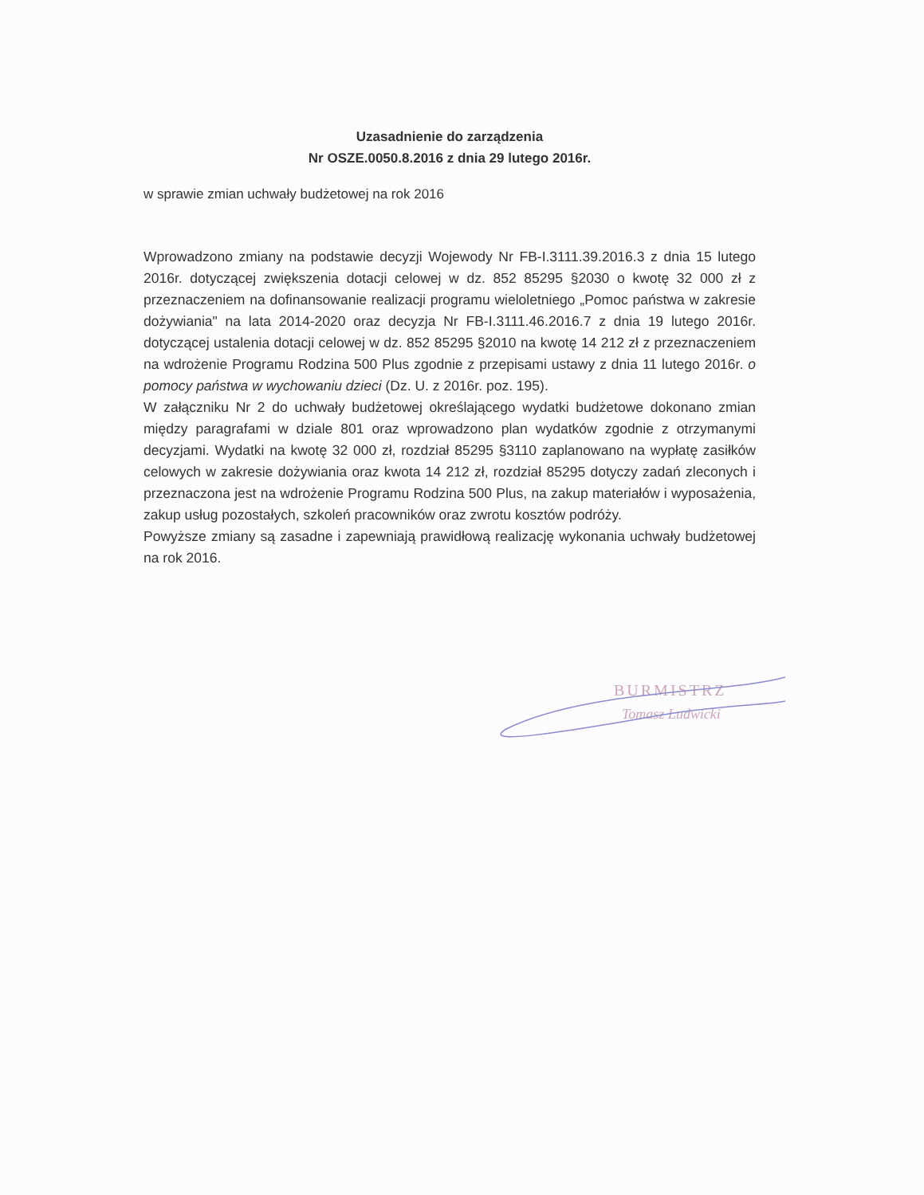Uzasadnienie do zarządzenia
Nr OSZE.0050.8.2016 z dnia 29 lutego 2016r.
w sprawie zmian uchwały budżetowej na rok 2016
Wprowadzono zmiany na podstawie decyzji Wojewody Nr FB-I.3111.39.2016.3 z dnia 15 lutego 2016r. dotyczącej zwiększenia dotacji celowej w dz. 852 85295 §2030 o kwotę 32 000 zł z przeznaczeniem na dofinansowanie realizacji programu wieloletniego „Pomoc państwa w zakresie dożywiania" na lata 2014-2020 oraz decyzja Nr FB-I.3111.46.2016.7 z dnia 19 lutego 2016r. dotyczącej ustalenia dotacji celowej w dz. 852 85295 §2010 na kwotę 14 212 zł z przeznaczeniem na wdrożenie Programu Rodzina 500 Plus zgodnie z przepisami ustawy z dnia 11 lutego 2016r. o pomocy państwa w wychowaniu dzieci (Dz. U. z 2016r. poz. 195).
W załączniku Nr 2 do uchwały budżetowej określającego wydatki budżetowe dokonano zmian między paragrafami w dziale 801 oraz wprowadzono plan wydatków zgodnie z otrzymanymi decyzjami. Wydatki na kwotę 32 000 zł, rozdział 85295 §3110 zaplanowano na wypłatę zasiłków celowych w zakresie dożywiania oraz kwota 14 212 zł, rozdział 85295 dotyczy zadań zleconych i przeznaczona jest na wdrożenie Programu Rodzina 500 Plus, na zakup materiałów i wyposażenia, zakup usług pozostałych, szkoleń pracowników oraz zwrotu kosztów podróży.
Powyższe zmiany są zasadne i zapewniają prawidłową realizację wykonania uchwały budżetowej na rok 2016.
BURMISTRZ
Tomasz Ludwicki